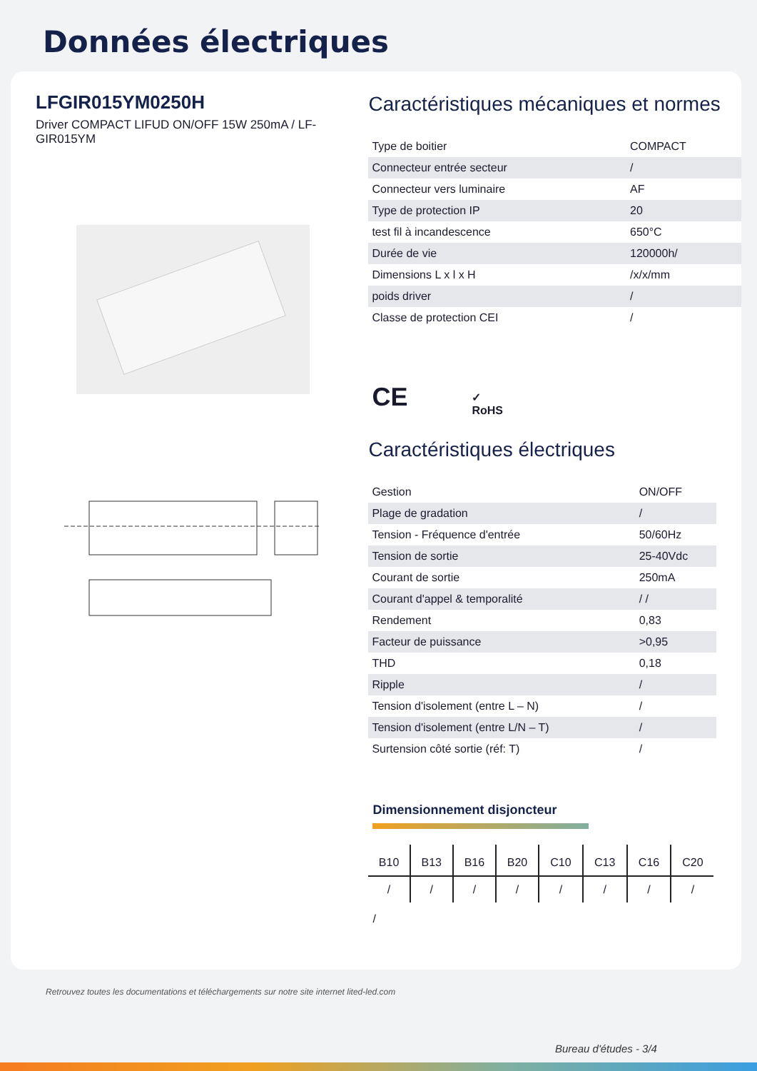Données électriques
LFGIR015YM0250H
Driver COMPACT LIFUD ON/OFF 15W 250mA / LF-GIR015YM
Caractéristiques mécaniques et normes
| Type de boitier | COMPACT |
| Connecteur entrée secteur | / |
| Connecteur vers luminaire | AF |
| Type de protection IP | 20 |
| test fil à incandescence | 650°C |
| Durée de vie | 120000h/ |
| Dimensions L x l x H | /x/x/mm |
| poids driver | / |
| Classe de protection CEI | / |
CE ✓
RoHS
Caractéristiques électriques
| Gestion | ON/OFF |
| Plage de gradation | / |
| Tension - Fréquence d'entrée | 50/60Hz |
| Tension de sortie | 25-40Vdc |
| Courant de sortie | 250mA |
| Courant d'appel & temporalité | / / |
| Rendement | 0,83 |
| Facteur de puissance | >0,95 |
| THD | 0,18 |
| Ripple | / |
| Tension d'isolement (entre L – N) | / |
| Tension d'isolement (entre L/N – T) | / |
| Surtension côté sortie (réf: T) | / |
Dimensionnement disjoncteur
| B10 | B13 | B16 | B20 | C10 | C13 | C16 | C20 |
| --- | --- | --- | --- | --- | --- | --- | --- |
| / | / | / | / | / | / | / | / |
/
Retrouvez toutes les documentations et téléchargements sur notre site internet lited-led.com
Bureau d'études - 3/4